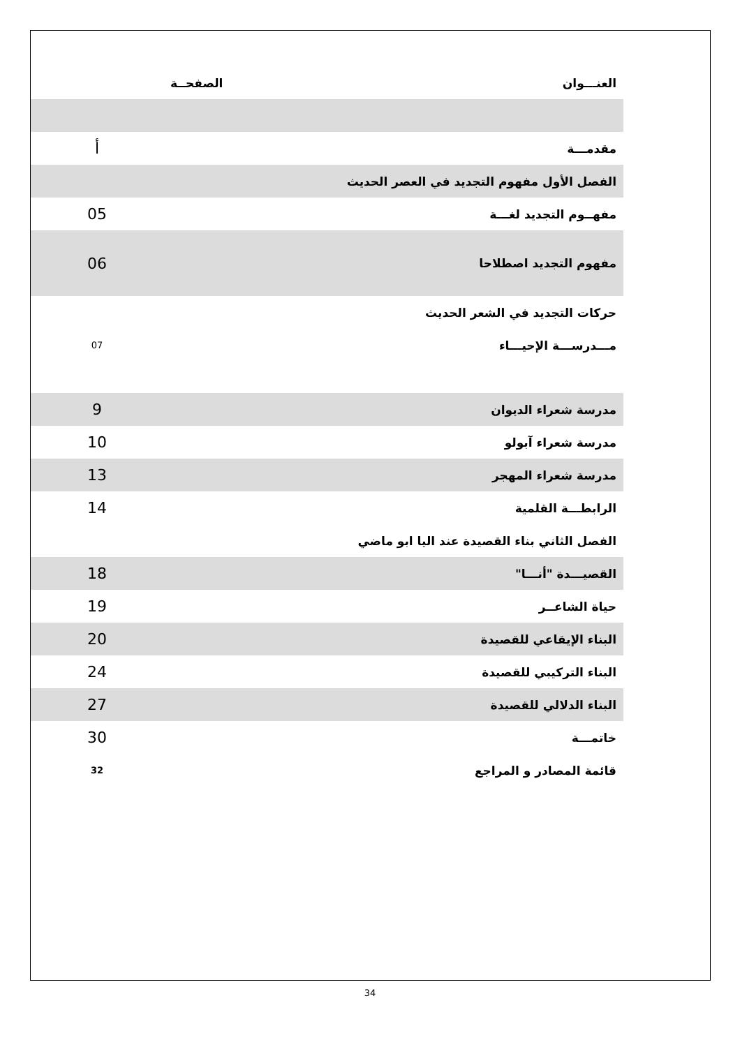| العنـــوان | الصفحــة | |
| مقدمـــة | | أ |
| الفصل الأول مفهوم التجديد في العصر الحديث | | |
| مفهــوم التجديد لغـــة | | 05 |
| مفهوم التجديد اصطلاحا | | 06 |
| حركات التجديد في الشعر الحديث | | |
| مـــدرســـة الإحيـــاء | | 07 |
| مدرسة شعراء الديوان | | 9 |
| مدرسة شعراء آبولو | | 10 |
| مدرسة شعراء المهجر | | 13 |
| الرابطـــة القلمية | | 14 |
| الفصل الثاني بناء القصيدة عند اليا ابو ماضي | | |
| القصيـــدة "أنـــا" | | 18 |
| حياة الشاعــر | | 19 |
| البناء الإيقاعي للقصيدة | | 20 |
| البناء التركيبي للقصيدة | | 24 |
| البناء الدلالي للقصيدة | | 27 |
| خاتمـــة | | 30 |
| قائمة المصادر و المراجع | | 32 |
34